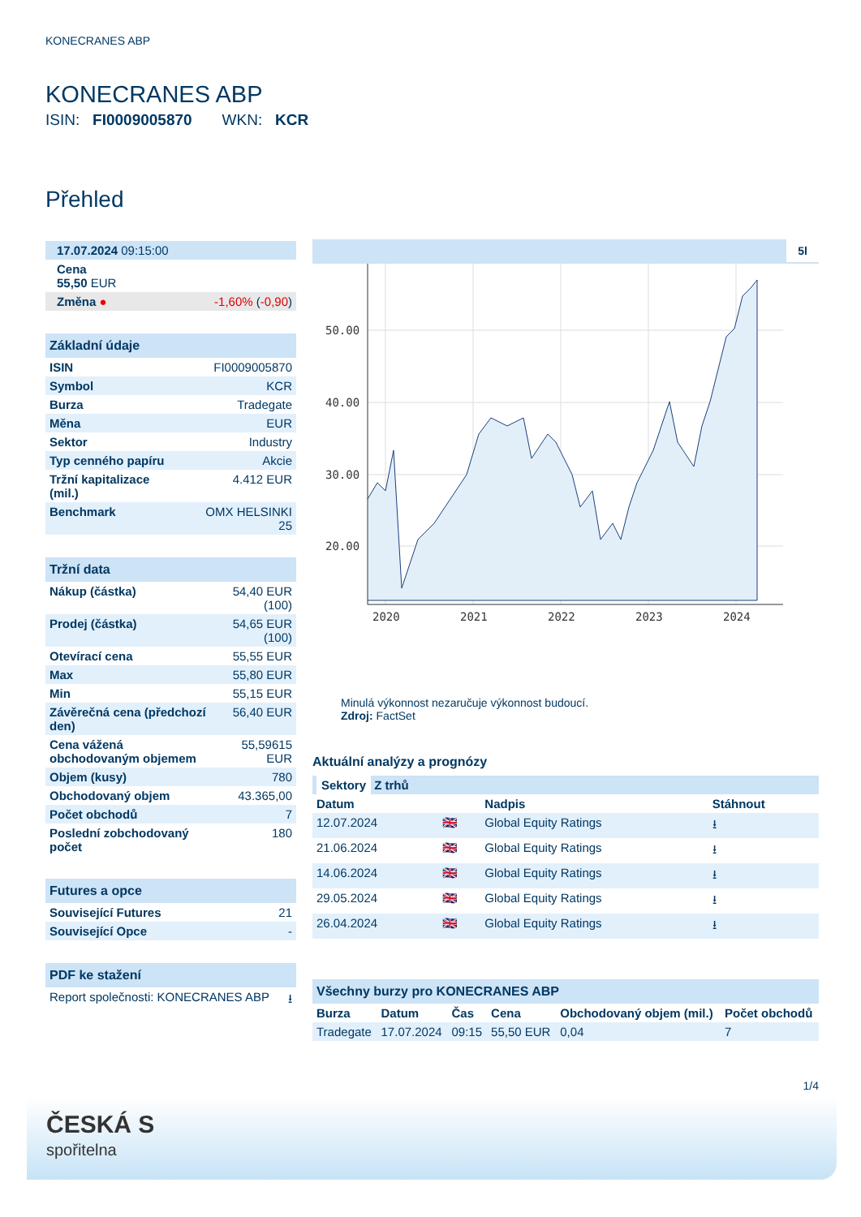KONECRANES ABP
KONECRANES ABP
ISIN: FI0009005870 WKN: KCR
Přehled
| 17.07.2024 09:15:00 | |
| Cena 55,50 EUR | |
| Změna ● | -1,60% ( -0,90 ) |
| Základní údaje | |
| ISIN | FI0009005870 |
| Symbol | KCR |
| Burza | Tradegate |
| Měna | EUR |
| Sektor | Industry |
| Typ cenného papíru | Akcie |
| Tržní kapitalizace (mil.) | 4.412 EUR |
| Benchmark | OMX HELSINKI 25 |
| Tržní data | |
| Nákup (částka) | 54,40 EUR (100) |
| Prodej (částka) | 54,65 EUR (100) |
| Otevírací cena | 55,55 EUR |
| Max | 55,80 EUR |
| Min | 55,15 EUR |
| Závěrečná cena (předchozí den) | 56,40 EUR |
| Cena vážená obchodovaným objemem | 55,59615 EUR |
| Objem (kusy) | 780 |
| Obchodovaný objem | 43.365,00 |
| Počet obchodů | 7 |
| Poslední zobchodovaný počet | 180 |
| Futures a opce | |
| Související Futures | 21 |
| Související Opce | - |
| PDF ke stažení | |
| Report společnosti: KONECRANES ABP | ⭳ |
5l
50.00
40.00
30.00
20.00
2020
2021
2022
2023
2024
Minulá výkonnost nezaručuje výkonnost budoucí.
Zdroj: FactSet
Aktuální analýzy a prognózy
| Sektory Z trhů | | | |
| Datum | | Nadpis | Stáhnout |
| 12.07.2024 | 🇬🇧 | Global Equity Ratings | ⭳ |
| 21.06.2024 | 🇬🇧 | Global Equity Ratings | ⭳ |
| 14.06.2024 | 🇬🇧 | Global Equity Ratings | ⭳ |
| 29.05.2024 | 🇬🇧 | Global Equity Ratings | ⭳ |
| 26.04.2024 | 🇬🇧 | Global Equity Ratings | ⭳ |
| Všechny burzy pro KONECRANES ABP | | | | | |
| Burza | Datum | Čas | Cena | Obchodovaný objem (mil.) | Počet obchodů |
| Tradegate | 17.07.2024 | 09:15 | 55,50 EUR | 0,04 | 7 |
1/4
ČESKÁ S
spořitelna